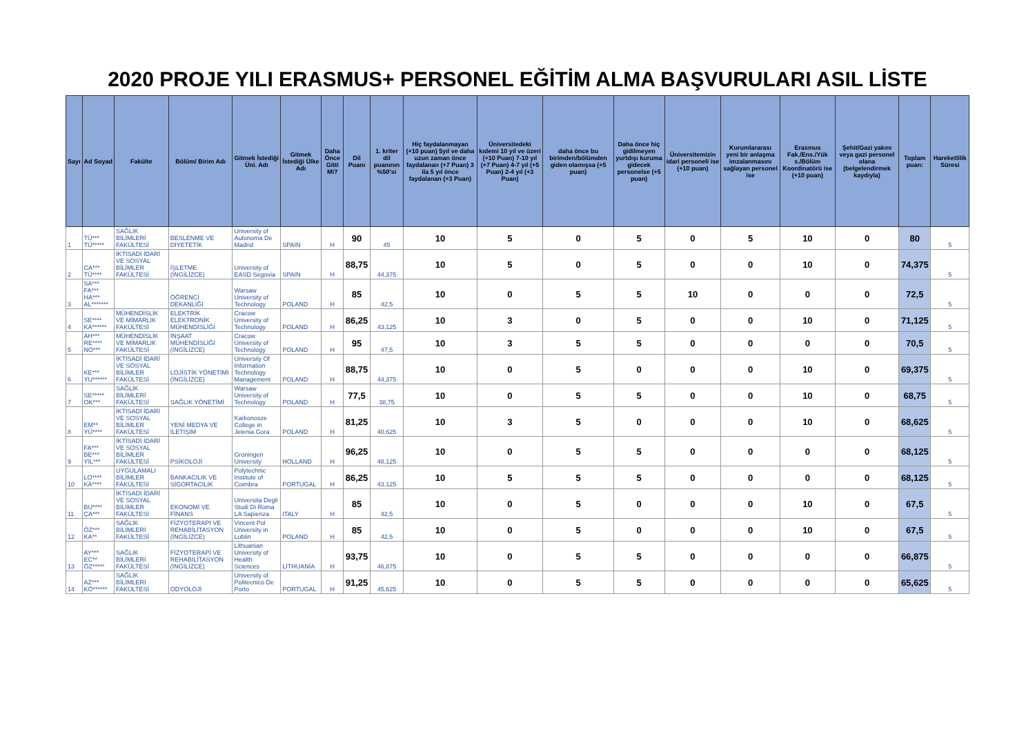2020 PROJE YILI ERASMUS+ PERSONEL EĞİTİM ALMA BAŞVURULARI ASIL LİSTE
| Sayı | Ad Soyad | Fakülte | Bölüm/ Birim Adı | Gitmek İstediği Üni. Adı | Gitmek İstediği Ülke Adı | Daha Önce Gitti Mi? | Dil Puanı | 1. kriter dil puanının %50'si | Hiç faydalanmayan (+10 puan) 5yıl ve daha uzun zaman önce faydalanan (+7 Puan) 3 ila 5 yıl önce faydalanan (+3 Puan) | Üniversitedeki kıdemi 10 yıl ve üzeri (+10 Puan) 7-10 yıl (+7 Puan) 4-7 yıl (+5 Puan) 2-4 yıl (+3 Puan) | daha önce bu birimden/bölümden giden olamışsa (+5 puan) | Daha önce hiç gidilmeyen yurtdışı kuruma gidecek personelse (+5 puan) | Üniversitemizin idari personeli ise (+10 puan) | Kurumlararası yeni bir anlaşma imzalanmasını sağlayan personel ise | Erasmus Fak./Ens./Yük s./Bölüm Koordinatörü ise (+10 puan) | Şehit/Gazi yakını veya gazi personel olana (belgelendirmek kaydıyla) | Toplam puan: | Hareketlilik Süresi |
| --- | --- | --- | --- | --- | --- | --- | --- | --- | --- | --- | --- | --- | --- | --- | --- | --- | --- | --- |
| 1 | TÜ*** TÜ***** | SAĞLIK BİLİMLERİ FAKÜLTESİ | BESLENME VE DİYETETİK | University of Autonoma De Madrid | SPAIN | H | 90 | 45 | 10 | 5 | 0 | 5 | 0 | 5 | 10 | 0 | 80 | 5 |
| 2 | CA*** TÜ**** | İKTİSADİ İDARİ VE SOSYAL BİLİMLER FAKÜLTESİ | İŞLETME (İNGİLİZCE) | University of EASD Segovia | SPAIN | H | 88,75 | 44,375 | 10 | 5 | 0 | 5 | 0 | 0 | 10 | 0 | 74,375 | 5 |
| 3 | SA*** FA*** HA*** AL******* | | ÖĞRENCİ DEKANLIĞI | Warsaw University of Technology | POLAND | H | 85 | 42,5 | 10 | 0 | 5 | 5 | 10 | 0 | 0 | 0 | 72,5 | 5 |
| 4 | SE**** KA****** | MÜHENDİSLİK VE MİMARLIK FAKÜLTESİ | ELEKTRİK ELEKTRONİK MÜHENDİSLİĞİ | Cracow University of Technology | POLAND | H | 86,25 | 43,125 | 10 | 3 | 0 | 5 | 0 | 0 | 10 | 0 | 71,125 | 5 |
| 5 | AH*** RE**** NO*** | MÜHENDİSLİK VE MİMARLIK FAKÜLTESİ | İNŞAAT MÜHENDİSLİĞİ (İNGİLİZCE) | Cracow University of Technology | POLAND | H | 95 | 47,5 | 10 | 3 | 5 | 5 | 0 | 0 | 0 | 0 | 70,5 | 5 |
| 6 | KE*** YU****** | İKTİSADİ İDARİ VE SOSYAL BİLİMLER FAKÜLTESİ | LOJİSTİK YÖNETİMİ (İNGİLİZCE) | University Of Information Technology Management | POLAND | H | 88,75 | 44,375 | 10 | 0 | 5 | 0 | 0 | 0 | 10 | 0 | 69,375 | 5 |
| 7 | SE***** OK*** | SAĞLIK BİLİMLERİ FAKÜLTESİ | SAĞLIK YÖNETİMİ | Warsaw University of Technology | POLAND | H | 77,5 | 38,75 | 10 | 0 | 5 | 5 | 0 | 0 | 10 | 0 | 68,75 | 5 |
| 8 | EM** YÜ**** | İKTİSADİ İDARİ VE SOSYAL BİLİMLER FAKÜLTESİ | YENİ MEDYA VE İLETİŞİM | Karkonosze College in Jelenia Gora | POLAND | H | 81,25 | 40,625 | 10 | 3 | 5 | 0 | 0 | 0 | 10 | 0 | 68,625 | 5 |
| 9 | FA*** BE*** YIL*** | İKTİSADİ İDARİ VE SOSYAL BİLİMLER FAKÜLTESİ | PSİKOLOJİ | Groningen University | HOLLAND | H | 96,25 | 48,125 | 10 | 0 | 5 | 5 | 0 | 0 | 0 | 0 | 68,125 | 5 |
| 10 | LO**** KA**** | UYGULAMALI BİLİMLER FAKÜLTESİ | BANKACILIK VE SİGORTACILIK | Polytechnic Institute of Coimbra | PORTUGAL | H | 86,25 | 43,125 | 10 | 5 | 5 | 5 | 0 | 0 | 0 | 0 | 68,125 | 5 |
| 11 | BU**** ÇA*** | İKTİSADİ İDARİ VE SOSYAL BİLİMLER FAKÜLTESİ | EKONOMİ VE FİNANS | Universita Degli Studi Di Roma LA Sapienza | ITALY | H | 85 | 42,5 | 10 | 0 | 5 | 0 | 0 | 0 | 10 | 0 | 67,5 | 5 |
| 12 | ÖZ*** KA** | SAĞLIK BİLİMLERİ FAKÜLTESİ | FİZYOTERAPİ VE REHABİLİTASYON (İNGİLİZCE) | Vincent Pol University in Lublin | POLAND | H | 85 | 42,5 | 10 | 0 | 5 | 0 | 0 | 0 | 10 | 0 | 67,5 | 5 |
| 13 | AY*** EC** ÖZ***** | SAĞLIK BİLİMLERİ FAKÜLTESİ | FİZYOTERAPİ VE REHABİLİTASYON (İNGİLİZCE) | Lithuanian University of Health Sciences | LİTHUANİA | H | 93,75 | 46,875 | 10 | 0 | 5 | 5 | 0 | 0 | 0 | 0 | 66,875 | 5 |
| 14 | AZ*** KÖ****** | SAĞLIK BİLİMLERİ FAKÜLTESİ | ODYOLOJİ | University of Politecnico De Porto | PORTUGAL | H | 91,25 | 45,625 | 10 | 0 | 5 | 5 | 0 | 0 | 0 | 0 | 65,625 | 5 |